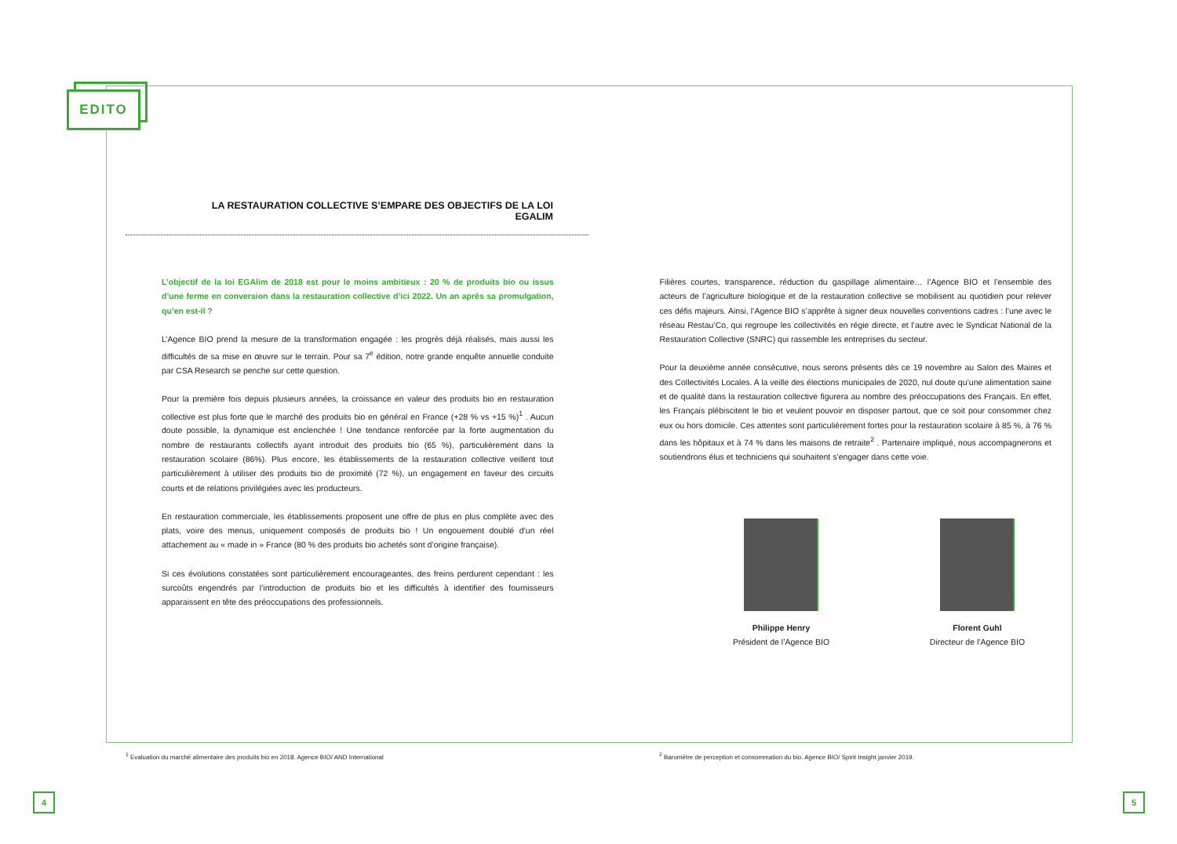EDITO
LA RESTAURATION COLLECTIVE S’EMPARE DES OBJECTIFS DE LA LOI EGALIM
L’objectif de la loi EGAlim de 2018 est pour le moins ambitieux : 20 % de produits bio ou issus d’une ferme en conversion dans la restauration collective d’ici 2022. Un an après sa promulgation, qu’en est-il ?
L’Agence BIO prend la mesure de la transformation engagée : les progrès déjà réalisés, mais aussi les difficultés de sa mise en œuvre sur le terrain. Pour sa 7<sup>e</sup> édition, notre grande enquête annuelle conduite par CSA Research se penche sur cette question.
Pour la première fois depuis plusieurs années, la croissance en valeur des produits bio en restauration collective est plus forte que le marché des produits bio en général en France (+28 % vs +15 %)<sup>1</sup> . Aucun doute possible, la dynamique est enclenchée ! Une tendance renforcée par la forte augmentation du nombre de restaurants collectifs ayant introduit des produits bio (65 %), particulièrement dans la restauration scolaire (86%). Plus encore, les établissements de la restauration collective veillent tout particulièrement à utiliser des produits bio de proximité (72 %), un engagement en faveur des circuits courts et de relations privilégiées avec les producteurs.
En restauration commerciale, les établissements proposent une offre de plus en plus complète avec des plats, voire des menus, uniquement composés de produits bio ! Un engouement doublé d’un réel attachement au « made in » France (80 % des produits bio achetés sont d’origine française).
Si ces évolutions constatées sont particulièrement encourageantes, des freins perdurent cependant : les surcoûts engendrés par l’introduction de produits bio et les difficultés à identifier des fournisseurs apparaissent en tête des préoccupations des professionnels.
Filières courtes, transparence, réduction du gaspillage alimentaire… l’Agence BIO et l’ensemble des acteurs de l’agriculture biologique et de la restauration collective se mobilisent au quotidien pour relever ces défis majeurs. Ainsi, l’Agence BIO s’apprête à signer deux nouvelles conventions cadres : l’une avec le réseau Restau’Co, qui regroupe les collectivités en régie directe, et l’autre avec le Syndicat National de la Restauration Collective (SNRC) qui rassemble les entreprises du secteur.
Pour la deuxième année consécutive, nous serons présents dès ce 19 novembre au Salon des Maires et des Collectivités Locales. A la veille des élections municipales de 2020, nul doute qu’une alimentation saine et de qualité dans la restauration collective figurera au nombre des préoccupations des Français. En effet, les Français plébiscitent le bio et veulent pouvoir en disposer partout, que ce soit pour consommer chez eux ou hors domicile. Ces attentes sont particulièrement fortes pour la restauration scolaire à 85 %, à 76 % dans les hôpitaux et à 74 % dans les maisons de retraite<sup>2</sup> . Partenaire impliqué, nous accompagnerons et soutiendrons élus et techniciens qui souhaitent s’engager dans cette voie.
Philippe Henry
Président de l’Agence BIO
Florent Guhl
Directeur de l’Agence BIO
<sup>1</sup> Evaluation du marché alimentaire des produits bio en 2018. Agence BIO/ AND International
<sup>2</sup> Baromètre de perception et consommation du bio. Agence BIO/ Spirit Insight janvier 2019.
4 5